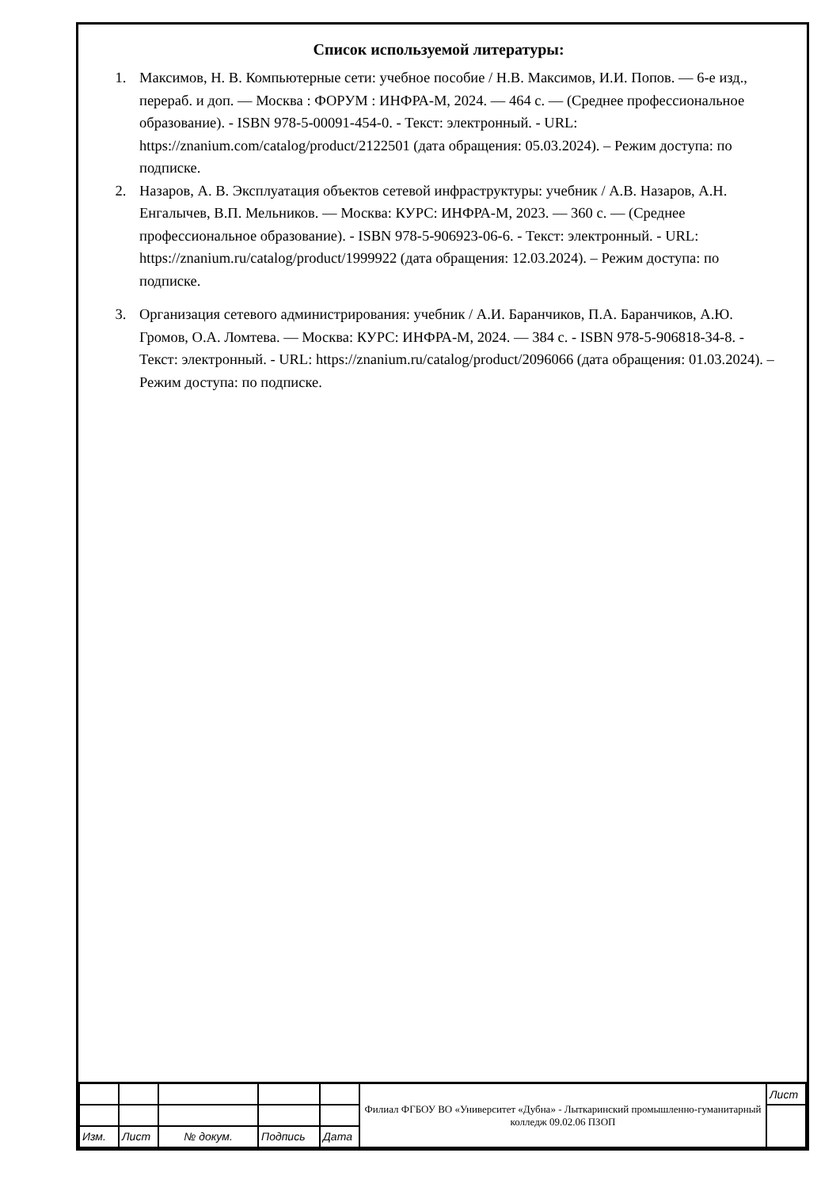Список используемой литературы:
1. Максимов, Н. В. Компьютерные сети: учебное пособие / Н.В. Максимов, И.И. Попов. — 6-е изд., перераб. и доп. — Москва : ФОРУМ : ИНФРА-М, 2024. — 464 с. — (Среднее профессиональное образование). - ISBN 978-5-00091-454-0. - Текст: электронный. - URL: https://znanium.com/catalog/product/2122501 (дата обращения: 05.03.2024). – Режим доступа: по подписке.
2. Назаров, А. В. Эксплуатация объектов сетевой инфраструктуры: учебник / А.В. Назаров, А.Н. Енгалычев, В.П. Мельников. — Москва: КУРС: ИНФРА-М, 2023. — 360 с. — (Среднее профессиональное образование). - ISBN 978-5-906923-06-6. - Текст: электронный. - URL: https://znanium.ru/catalog/product/1999922 (дата обращения: 12.03.2024). – Режим доступа: по подписке.
3. Организация сетевого администрирования: учебник / А.И. Баранчиков, П.А. Баранчиков, А.Ю. Громов, О.А. Ломтева. — Москва: КУРС: ИНФРА-М, 2024. — 384 с. - ISBN 978-5-906818-34-8. - Текст: электронный. - URL: https://znanium.ru/catalog/product/2096066 (дата обращения: 01.03.2024). – Режим доступа: по подписке.
| | | | | | Филиал ФГБОУ ВО «Университет «Дубна» - Лыткаринский промышленно-гуманитарный колледж 09.02.06 ПЗОП | Лист |
| Изм. | Лист | № докум. | Подпись | Дата | | |